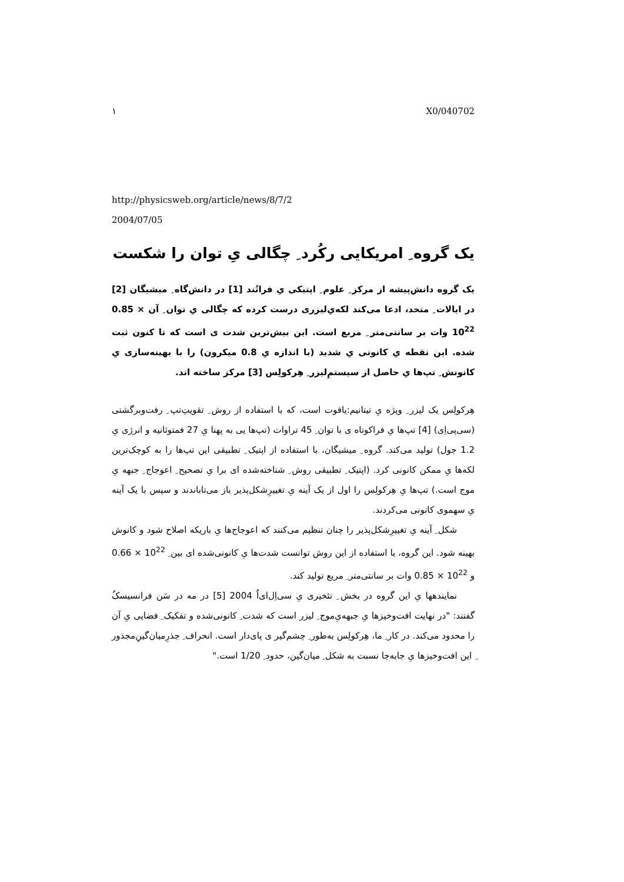١ X0/040702
http://physicsweb.org/article/news/8/7/2
2004/07/05
یک گروه ِ امریکایی رکُرد ِ چگالی یِ توان را شکست
یک گروه دانش‌پیشه از مرکز ِ علوم ِ اپتیکی یِ فراتُند [1] در دانش‌گاه ِ میشیگان [2] در ایالات ِ متحد، ادعا می‌کند لکه‌یِ‌لیزری درست کرده که چگالی یِ توان ِ آن 0.85 × 10<sup>22</sup> وات بر سانتی‌متر ِ مربع است. این بیش‌ترین شدت ی است که تا کنون ثبت شده. این نقطه یِ کانونی یِ شدید (با اندازه یِ 0.8 میکرون) را با بهینه‌سازی یِ کانونش ِ تپ‌ها یِ حاصل از سیستم‌ِلیزر ِ هِرکولِس [3]ِ مرکز ساخته اند.
هِرکولِس یک لیزر ِ ویژه یِ تیتانیم:یاقوت است، که با استفاده از روش ِ تقویتِ‌تپ ِ رفت‌وبرگشتی (سی‌پی‌اِی) [4] تپ‌ها یِ فراکوتاه ی با توان ِ 45 تراوات (تپ‌ها یی به پهنا یِ 27 فمتوثانیه و انرژی یِ 1.2 جول) تولید می‌کند. گروه ِ میشیگان، با استفاده از اپتیک ِ تطبیقی این تپ‌ها را به کوچک‌ترین لکه‌ها یِ ممکن کانونی کرد. (اپتیک ِ تطبیقی روش ِ شناخته‌شده ای برا یِ تصحیح ِ اعوجاج ِ جبهه یِ موج است.) تپ‌ها یِ هِرکولِس را اول از یک آینه یِ تغییرِشکل‌پذیر باز می‌تاباندند و سپس با یک آینه یِ سهموی کانونی می‌کردند.
شکل ِ آینه یِ تغییرِشکل‌پذیر را چنان تنظیم می‌کنند که اعوجاج‌ها یِ باریکه اصلاح شود و کانوش بهینه شود. این گروه، با استفاده از این روش توانست شدت‌ها یِ کانونی‌شده ای بین ِ 0.66 × 10<sup>22</sup> و 0.85 × 10<sup>22</sup> وات بر سانتی‌متر ِ مربع تولید کند.
نمایندهها یِ این گروه در بخش ِ تئخیری یِ سی‌اِل‌ای‌اُ 2004 [5] در مه در سَن فرانسیسکُ گفتند: "در نهایت افت‌وخیزها یِ جبهه‌یِ‌موج ِ لیزر است که شدت ِ کانونی‌شده و تفکیک ِ فضایی یِ آن را محدود می‌کند. در کار ِ ما، هِرکولِس به‌طور ِ چشم‌گیر ی پای‌دار است. انحراف ِ جذرِمیان‌گینِ‌مجذور ِ این افت‌وخیزها یِ جابه‌جا نسبت به شکل ِ میان‌گین، حدود ِ 1/20 است."